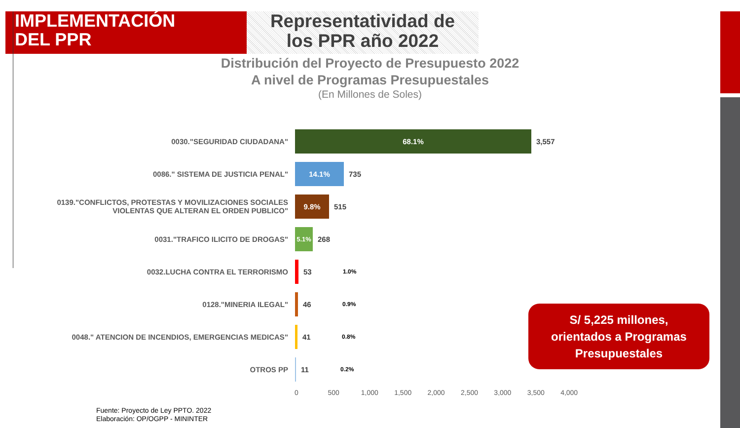IMPLEMENTACIÓN
DEL PPR
Representatividad de
los PPR año 2022
Distribución del Proyecto de Presupuesto 2022
A nivel de Programas Presupuestales
(En Millones de Soles)
0030."SEGURIDAD CIUDADANA"
68.1%
3,557
0086." SISTEMA DE JUSTICIA PENAL"
14.1%
735
0139."CONFLICTOS, PROTESTAS Y MOVILIZACIONES SOCIALES VIOLENTAS QUE ALTERAN EL ORDEN PUBLICO"
9.8%
515
0031."TRAFICO ILICITO DE DROGAS"
5.1%
268
0032.LUCHA CONTRA EL TERRORISMO 53
1.0%
0128."MINERIA ILEGAL" 46
0.9%
0048." ATENCION DE INCENDIOS, EMERGENCIAS MEDICAS" 41
0.8%
OTROS PP 11
0.2%
0 500 1,000 1,500 2,000 2,500 3,000 3,500 4,000
S/ 5,225 millones,
orientados a Programas
Presupuestales
Fuente: Proyecto de Ley PPTO. 2022
Elaboración: OP/OGPP - MININTER